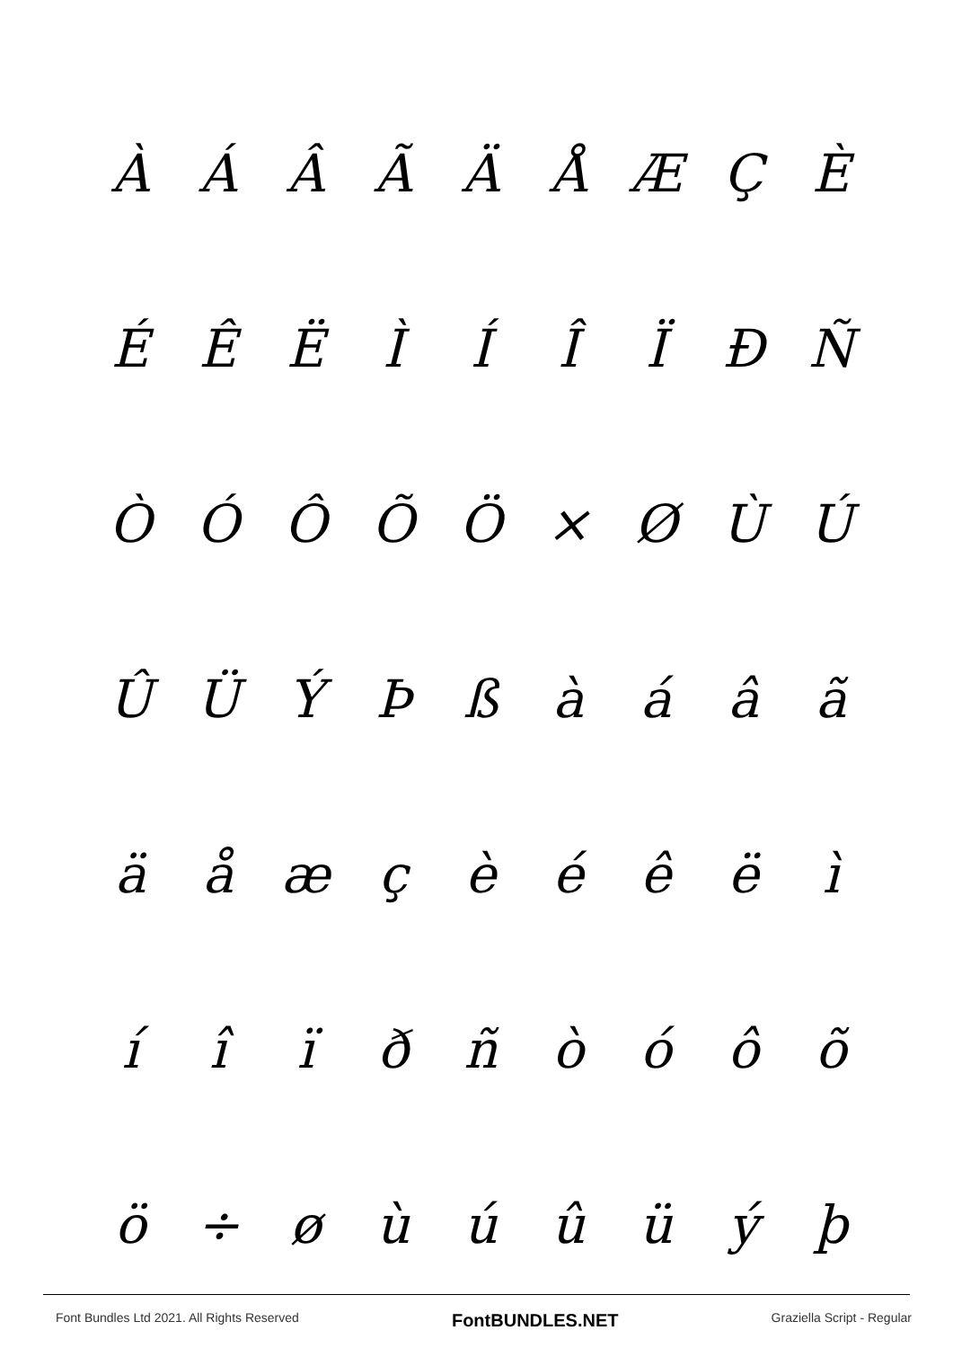À Á Â Ã Ä Å Æ Ç È
É Ê Ë Ì Í Î Ï Ð Ñ
Ò Ó Ô Õ Ö × Ø Ù Ú
Û Ü Ý Þ ß à á â ã
ä å æ ç è é ê ë ì
í î ï ð ñ ò ó ô õ
ö ÷ ø ù ú û ü ý þ
Font Bundles Ltd 2021. All Rights Reserved FontBUNDLES.NET Graziella Script - Regular